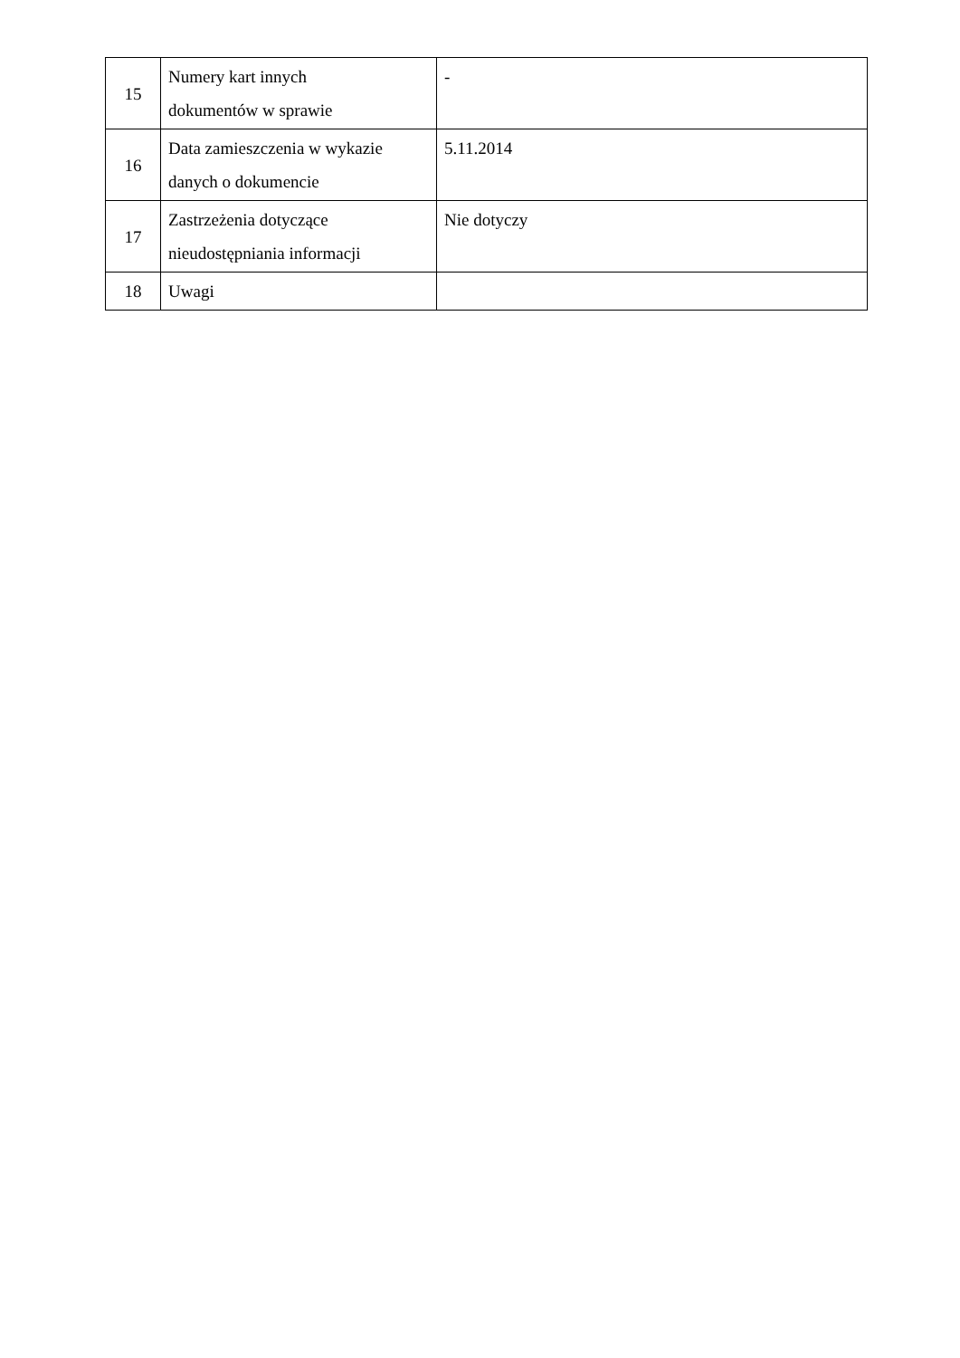| 15 | Numery kart innych dokumentów w sprawie | - |
| 16 | Data zamieszczenia w wykazie danych o dokumencie | 5.11.2014 |
| 17 | Zastrzeżenia dotyczące nieudostępniania informacji | Nie dotyczy |
| 18 | Uwagi | |